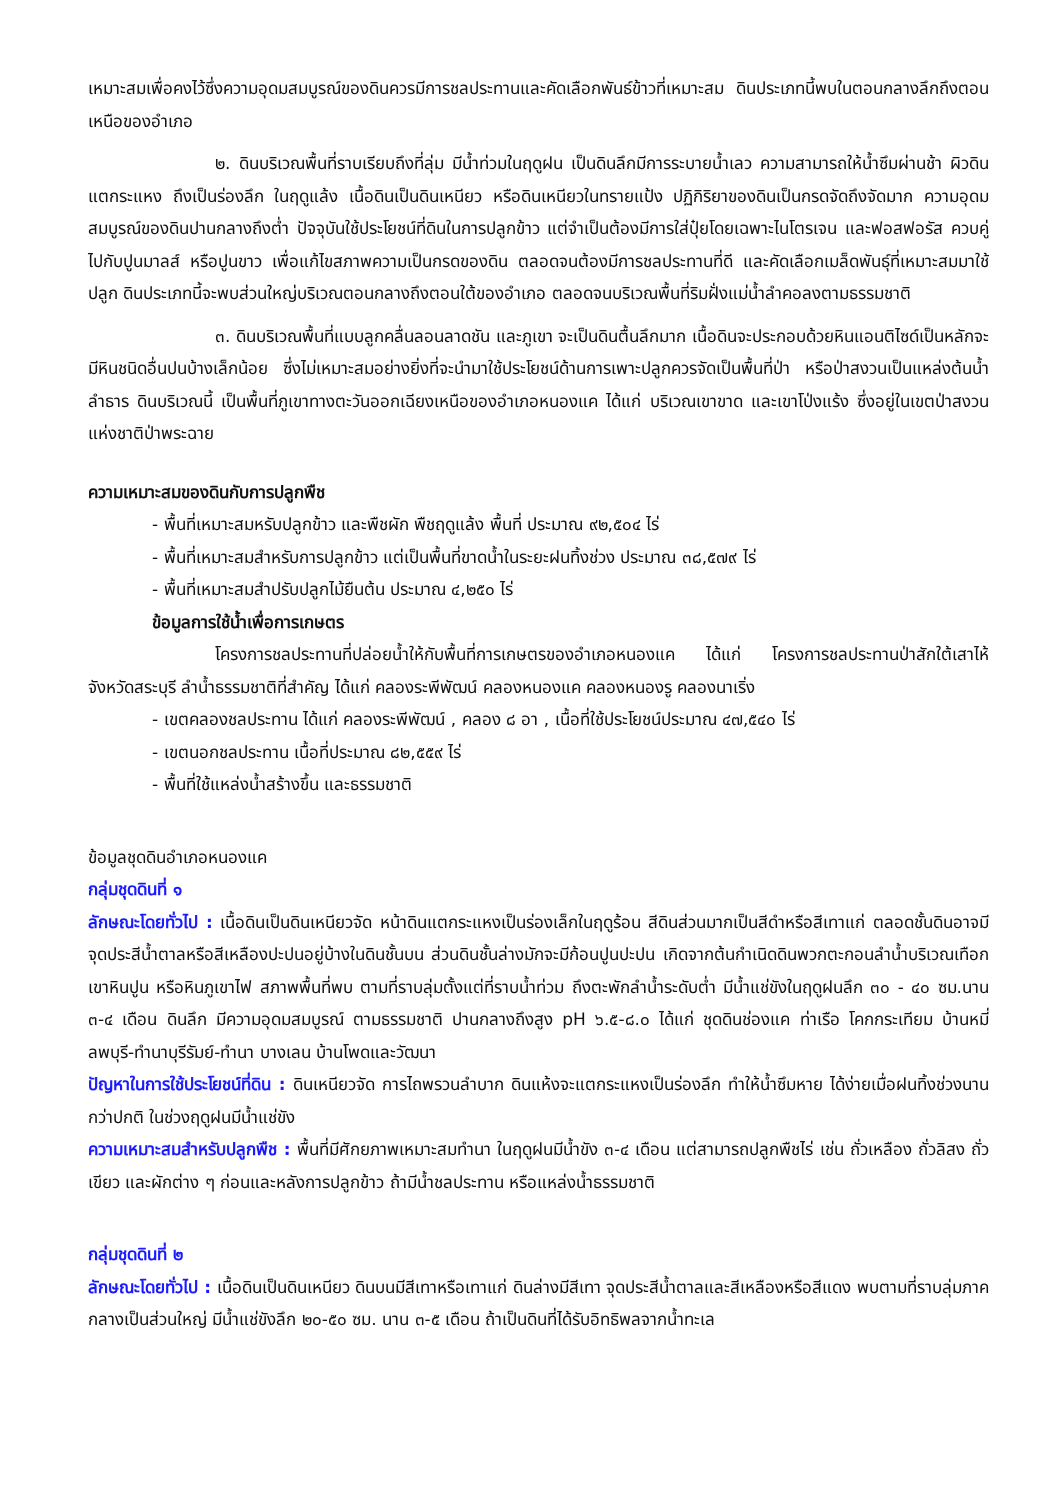เหมาะสมเพื่อคงไว้ซึ่งความอุดมสมบูรณ์ของดินควรมีการชลประทานและคัดเลือกพันธ์ข้าวที่เหมาะสม ดินประเภทนี้พบในตอนกลางลึกถึงตอนเหนือของอำเภอ
๒. ดินบริเวณพื้นที่ราบเรียบถึงที่ลุ่ม มีน้ำท่วมในฤดูฝน เป็นดินลึกมีการระบายน้ำเลว ความสามารถให้น้ำซึมผ่านช้า ผิวดินแตกระแหง ถึงเป็นร่องลึก ในฤดูแล้ง เนื้อดินเป็นดินเหนียว หรือดินเหนียวในทรายแป้ง ปฏิกิริยาของดินเป็นกรดจัดถึงจัดมาก ความอุดมสมบูรณ์ของดินปานกลางถึงต่ำ ปัจจุบันใช้ประโยชน์ที่ดินในการปลูกข้าว แต่จำเป็นต้องมีการใส่ปุ๋ยโดยเฉพาะไนโตรเจน และฟอสฟอรัส ควบคู่ไปกับปูนมาลส์ หรือปูนขาว เพื่อแก้ไขสภาพความเป็นกรดของดิน ตลอดจนต้องมีการชลประทานที่ดี และคัดเลือกเมล็ดพันธุ์ที่เหมาะสมมาใช้ปลูก ดินประเภทนี้จะพบส่วนใหญ่บริเวณตอนกลางถึงตอนใต้ของอำเภอ ตลอดจนบริเวณพื้นที่ริมฝั่งแม่น้ำลำคอลงตามธรรมชาติ
๓. ดินบริเวณพื้นที่แบบลูกคลื่นลอนลาดชัน และภูเขา จะเป็นดินตื้นลึกมาก เนื้อดินจะประกอบด้วยหินแอนติไซด์เป็นหลักจะมีหินชนิดอื่นปนบ้างเล็กน้อย ซึ่งไม่เหมาะสมอย่างยิ่งที่จะนำมาใช้ประโยชน์ด้านการเพาะปลูกควรจัดเป็นพื้นที่ป่า หรือป่าสงวนเป็นแหล่งต้นน้ำลำธาร ดินบริเวณนี้ เป็นพื้นที่ภูเขาทางตะวันออกเฉียงเหนือของอำเภอหนองแค ได้แก่ บริเวณเขาขาด และเขาโป่งแร้ง ซึ่งอยู่ในเขตป่าสงวนแห่งชาติป่าพระฉาย
ความเหมาะสมของดินกับการปลูกพืช
- พื้นที่เหมาะสมหรับปลูกข้าว และพืชผัก พืชฤดูแล้ง พื้นที่ ประมาณ ๙๒,๕๐๔ ไร่
- พื้นที่เหมาะสมสำหรับการปลูกข้าว แต่เป็นพื้นที่ขาดน้ำในระยะฝนทิ้งช่วง ประมาณ ๓๘,๕๗๙ ไร่
- พื้นที่เหมาะสมสำปรับปลูกไม้ยืนต้น ประมาณ ๔,๒๕๐ ไร่
ข้อมูลการใช้น้ำเพื่อการเกษตร
โครงการชลประทานที่ปล่อยน้ำให้กับพื้นที่การเกษตรของอำเภอหนองแค ได้แก่ โครงการชลประทานป่าสักใต้เสาไห้ จังหวัดสระบุรี ลำน้ำธรรมชาติที่สำคัญ ได้แก่ คลองระพีพัฒน์ คลองหนองแค คลองหนองรู คลองนาเริ่ง
- เขตคลองชลประทาน ได้แก่ คลองระพีพัฒน์ , คลอง ๘ อา , เนื้อที่ใช้ประโยชน์ประมาณ ๔๗,๕๔๐ ไร่
- เขตนอกชลประทาน เนื้อที่ประมาณ ๘๒,๕๕๙ ไร่
- พื้นที่ใช้แหล่งน้ำสร้างขึ้น และธรรมชาติ
ข้อมูลชุดดินอำเภอหนองแค
กลุ่มชุดดินที่ ๑
ลักษณะโดยทั่วไป : เนื้อดินเป็นดินเหนียวจัด หน้าดินแตกระแหงเป็นร่องเล็กในฤดูร้อน สีดินส่วนมากเป็นสีดำหรือสีเทาแก่ ตลอดชั้นดินอาจมีจุดประสีน้ำตาลหรือสีเหลืองปะปนอยู่บ้างในดินชั้นบน ส่วนดินชั้นล่างมักจะมีก้อนปูนปะปน เกิดจากต้นกำเนิดดินพวกตะกอนลำน้ำบริเวณเทือกเขาหินปูน หรือหินภูเขาไฟ สภาพพื้นที่พบ ตามที่ราบลุ่มตั้งแต่ที่ราบน้ำท่วม ถึงตะพักลำน้ำระดับต่ำ มีน้ำแช่ขังในฤดูฝนลึก ๓๐ - ๔๐ ซม.นาน ๓-๔ เดือน ดินลึก มีความอุดมสมบูรณ์ ตามธรรมชาติ ปานกลางถึงสูง pH ๖.๕-๘.๐ ได้แก่ ชุดดินช่องแค ท่าเรือ โคกกระเทียม บ้านหมี่ ลพบุรี-ทำนาบุรีรัมย์-ทำนา บางเลน บ้านโพดและวัฒนา
ปัญหาในการใช้ประโยชน์ที่ดิน : ดินเหนียวจัด การไถพรวนลำบาก ดินแห้งจะแตกระแหงเป็นร่องลึก ทำให้น้ำซึมหาย ได้ง่ายเมื่อฝนทิ้งช่วงนานกว่าปกติ ในช่วงฤดูฝนมีน้ำแช่ขัง
ความเหมาะสมสำหรับปลูกพืช : พื้นที่มีศักยภาพเหมาะสมทำนา ในฤดูฝนมีน้ำขัง ๓-๔ เดือน แต่สามารถปลูกพืชไร่ เช่น ถั่วเหลือง ถั่วลิสง ถั่วเขียว และผักต่าง ๆ ก่อนและหลังการปลูกข้าว ถ้ามีน้ำชลประทาน หรือแหล่งน้ำธรรมชาติ
กลุ่มชุดดินที่ ๒
ลักษณะโดยทั่วไป : เนื้อดินเป็นดินเหนียว ดินบนมีสีเทาหรือเทาแก่ ดินล่างมีสีเทา จุดประสีน้ำตาลและสีเหลืองหรือสีแดง พบตามที่ราบลุ่มภาคกลางเป็นส่วนใหญ่ มีน้ำแช่ขังลึก ๒๐-๕๐ ซม. นาน ๓-๕ เดือน ถ้าเป็นดินที่ได้รับอิทธิพลจากน้ำทะเล